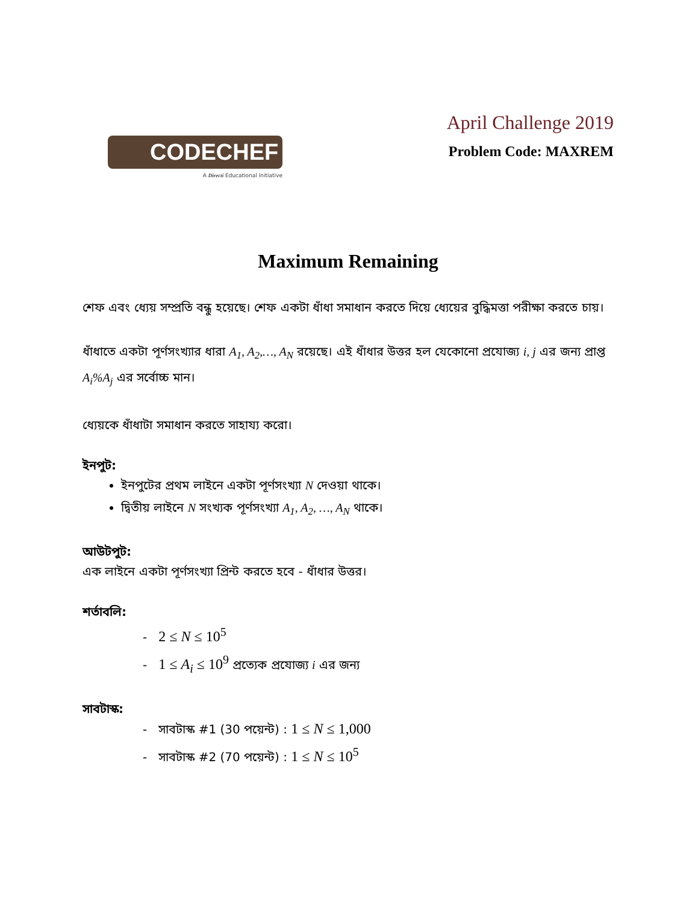CODECHEF
A Directi Educational Initiative
April Challenge 2019
Problem Code: MAXREM
Maximum Remaining
শেফ এবং ধ্যেয় সম্প্রতি বন্ধু হয়েছে। শেফ একটা ধাঁধা সমাধান করতে দিয়ে ধ্যেয়ের বুদ্ধিমত্তা পরীক্ষা করতে চায়।
ধাঁধাতে একটা পূর্ণসংখ্যার ধারা A<sub>1</sub>, A<sub>2</sub>,…, A<sub>N</sub> রয়েছে। এই ধাঁধার উত্তর হল যেকোনো প্রযোজ্য i, j এর জন্য প্রাপ্ত A<sub>i</sub>%A<sub>j</sub> এর সর্বোচ্চ মান।
ধ্যেয়কে ধাঁধাটা সমাধান করতে সাহায্য করো।
ইনপুট:
ইনপুটের প্রথম লাইনে একটা পূর্ণসংখ্যা N দেওয়া থাকে।
দ্বিতীয় লাইনে N সংখ্যক পূর্ণসংখ্যা A<sub>1</sub>, A<sub>2</sub>, …, A<sub>N</sub> থাকে।
আউটপুট:
এক লাইনে একটা পূর্ণসংখ্যা প্রিন্ট করতে হবে - ধাঁধার উত্তর।
শর্তাবলি:
- 2 ≤ N ≤ 10<sup>5</sup>
- 1 ≤ A<sub>i</sub> ≤ 10<sup>9</sup> প্রত্যেক প্রযোজ্য i এর জন্য
সাবটাস্ক:
- সাবটাস্ক #1 (30 পয়েন্ট) : 1 ≤ N ≤ 1,000
- সাবটাস্ক #2 (70 পয়েন্ট) : 1 ≤ N ≤ 10<sup>5</sup>